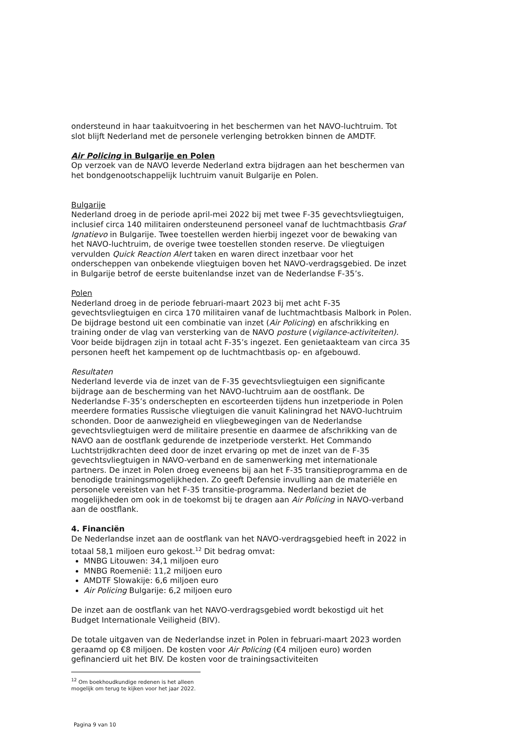ondersteund in haar taakuitvoering in het beschermen van het NAVO-luchtruim. Tot slot blijft Nederland met de personele verlenging betrokken binnen de AMDTF.
Air Policing in Bulgarije en Polen
Op verzoek van de NAVO leverde Nederland extra bijdragen aan het beschermen van het bondgenootschappelijk luchtruim vanuit Bulgarije en Polen.
Bulgarije
Nederland droeg in de periode april-mei 2022 bij met twee F-35 gevechtsvliegtuigen, inclusief circa 140 militairen ondersteunend personeel vanaf de luchtmachtbasis Graf Ignatievo in Bulgarije. Twee toestellen werden hierbij ingezet voor de bewaking van het NAVO-luchtruim, de overige twee toestellen stonden reserve. De vliegtuigen vervulden Quick Reaction Alert taken en waren direct inzetbaar voor het onderscheppen van onbekende vliegtuigen boven het NAVO-verdragsgebied. De inzet in Bulgarije betrof de eerste buitenlandse inzet van de Nederlandse F-35’s.
Polen
Nederland droeg in de periode februari-maart 2023 bij met acht F-35 gevechtsvliegtuigen en circa 170 militairen vanaf de luchtmachtbasis Malbork in Polen. De bijdrage bestond uit een combinatie van inzet (Air Policing) en afschrikking en training onder de vlag van versterking van de NAVO posture (vigilance-activiteiten). Voor beide bijdragen zijn in totaal acht F-35’s ingezet. Een genietaakteam van circa 35 personen heeft het kampement op de luchtmachtbasis op- en afgebouwd.
Resultaten
Nederland leverde via de inzet van de F-35 gevechtsvliegtuigen een significante bijdrage aan de bescherming van het NAVO-luchtruim aan de oostflank. De Nederlandse F-35’s onderschepten en escorteerden tijdens hun inzetperiode in Polen meerdere formaties Russische vliegtuigen die vanuit Kaliningrad het NAVO-luchtruim schonden. Door de aanwezigheid en vliegbewegingen van de Nederlandse gevechtsvliegtuigen werd de militaire presentie en daarmee de afschrikking van de NAVO aan de oostflank gedurende de inzetperiode versterkt. Het Commando Luchtstrijdkrachten deed door de inzet ervaring op met de inzet van de F-35 gevechtsvliegtuigen in NAVO-verband en de samenwerking met internationale partners. De inzet in Polen droeg eveneens bij aan het F-35 transitieprogramma en de benodigde trainingsmogelijkheden. Zo geeft Defensie invulling aan de materiële en personele vereisten van het F-35 transitie-programma. Nederland beziet de mogelijkheden om ook in de toekomst bij te dragen aan Air Policing in NAVO-verband aan de oostflank.
4. Financiën
De Nederlandse inzet aan de oostflank van het NAVO-verdragsgebied heeft in 2022 in totaal 58,1 miljoen euro gekost.<sup>12</sup> Dit bedrag omvat:
MNBG Litouwen: 34,1 miljoen euro
MNBG Roemenië: 11,2 miljoen euro
AMDTF Slowakije: 6,6 miljoen euro
Air Policing Bulgarije: 6,2 miljoen euro
De inzet aan de oostflank van het NAVO-verdragsgebied wordt bekostigd uit het Budget Internationale Veiligheid (BIV).
De totale uitgaven van de Nederlandse inzet in Polen in februari-maart 2023 worden geraamd op €8 miljoen. De kosten voor Air Policing (€4 miljoen euro) worden gefinancierd uit het BIV. De kosten voor de trainingsactiviteiten
<sup>12</sup> Om boekhoudkundige redenen is het alleen mogelijk om terug te kijken voor het jaar 2022.
Pagina 9 van 10